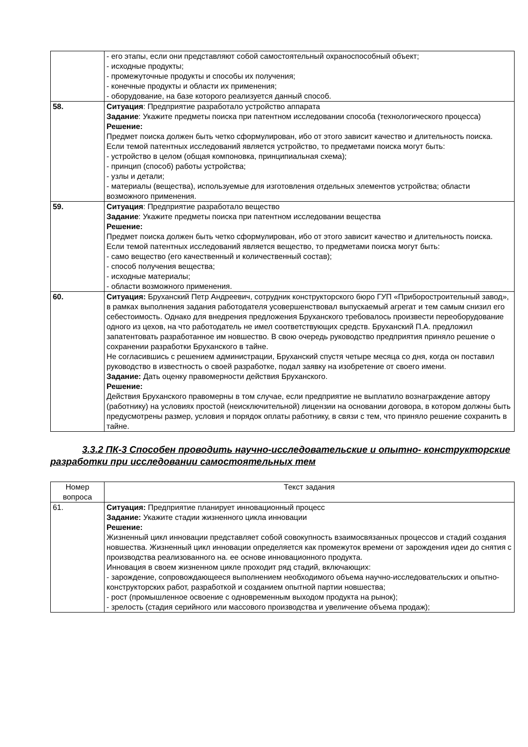| | - его этапы, если они представляют собой самостоятельный охраноспособный объект; - исходные продукты; - промежуточные продукты и способы их получения; - конечные продукты и области их применения; - оборудование, на базе которого реализуется данный способ. |
| 58. | Ситуация : Предприятие разработало устройство аппарата Задание : Укажите предметы поиска при патентном исследовании способа (технологического процесса) Решение: Предмет поиска должен быть четко сформулирован, ибо от этого зависит качество и длительность поиска. Если темой патентных исследований является устройство, то предметами поиска могут быть: - устройство в целом (общая компоновка, принципиальная схема); - принцип (способ) работы устройства; - узлы и детали; - материалы (вещества), используемые для изготовления отдельных элементов устройства; области возможного применения. |
| 59. | Ситуация : Предприятие разработало вещество Задание : Укажите предметы поиска при патентном исследовании вещества Решение: Предмет поиска должен быть четко сформулирован, ибо от этого зависит качество и длительность поиска. Если темой патентных исследований является вещество, то предметами поиска могут быть: - само вещество (его качественный и количественный состав); - способ получения вещества; - исходные материалы; - области возможного применения. |
| 60. | Ситуация: Бруханский Петр Андреевич, сотрудник конструкторского бюро ГУП «Приборостроительный завод», в рамках выполнения задания работодателя усовершенствовал выпускаемый агрегат и тем самым снизил его себестоимость. Однако для внедрения предложения Бруханского требовалось произвести переоборудование одного из цехов, на что работодатель не имел соответствующих средств. Бруханский П.А. предложил запатентовать разработанное им новшество. В свою очередь руководство предприятия приняло решение о сохранении разработки Бруханского в тайне. Не согласившись с решением администрации, Бруханский спустя четыре месяца со дня, когда он поставил руководство в известность о своей разработке, подал заявку на изобретение от своего имени. Задание: Дать оценку правомерности действия Бруханского. Решение: Действия Бруханского правомерны в том случае, если предприятие не выплатило вознаграждение автору (работнику) на условиях простой (неисключительной) лицензии на основании договора, в котором должны быть предусмотрены размер, условия и порядок оплаты работнику, в связи с тем, что приняло решение сохранить в тайне. |
3.3.2 ПК-3 Способен проводить научно-исследовательские и опытно- конструкторские разработки при исследовании самостоятельных тем
| Номер вопроса | Текст задания |
| --- | --- |
| 61. | Ситуация: Предприятие планирует инновационный процесс Задание: Укажите стадии жизненного цикла инновации Решение: Жизненный цикл инновации представляет собой совокупность взаимосвязанных процессов и стадий создания новшества. Жизненный цикл инновации определяется как промежуток времени от зарождения идеи до снятия с производства реализованного на. ее основе инновационного продукта. Инновация в своем жизненном цикле проходит ряд стадий, включающих: - зарождение, сопровождающееся выполнением необходимого объема научно-исследовательских и опытно-конструкторских работ, разработкой и созданием опытной партии новшества; - рост (промышленное освоение с одновременным выходом продукта на рынок); - зрелость (стадия серийного или массового производства и увеличение объема продаж); |